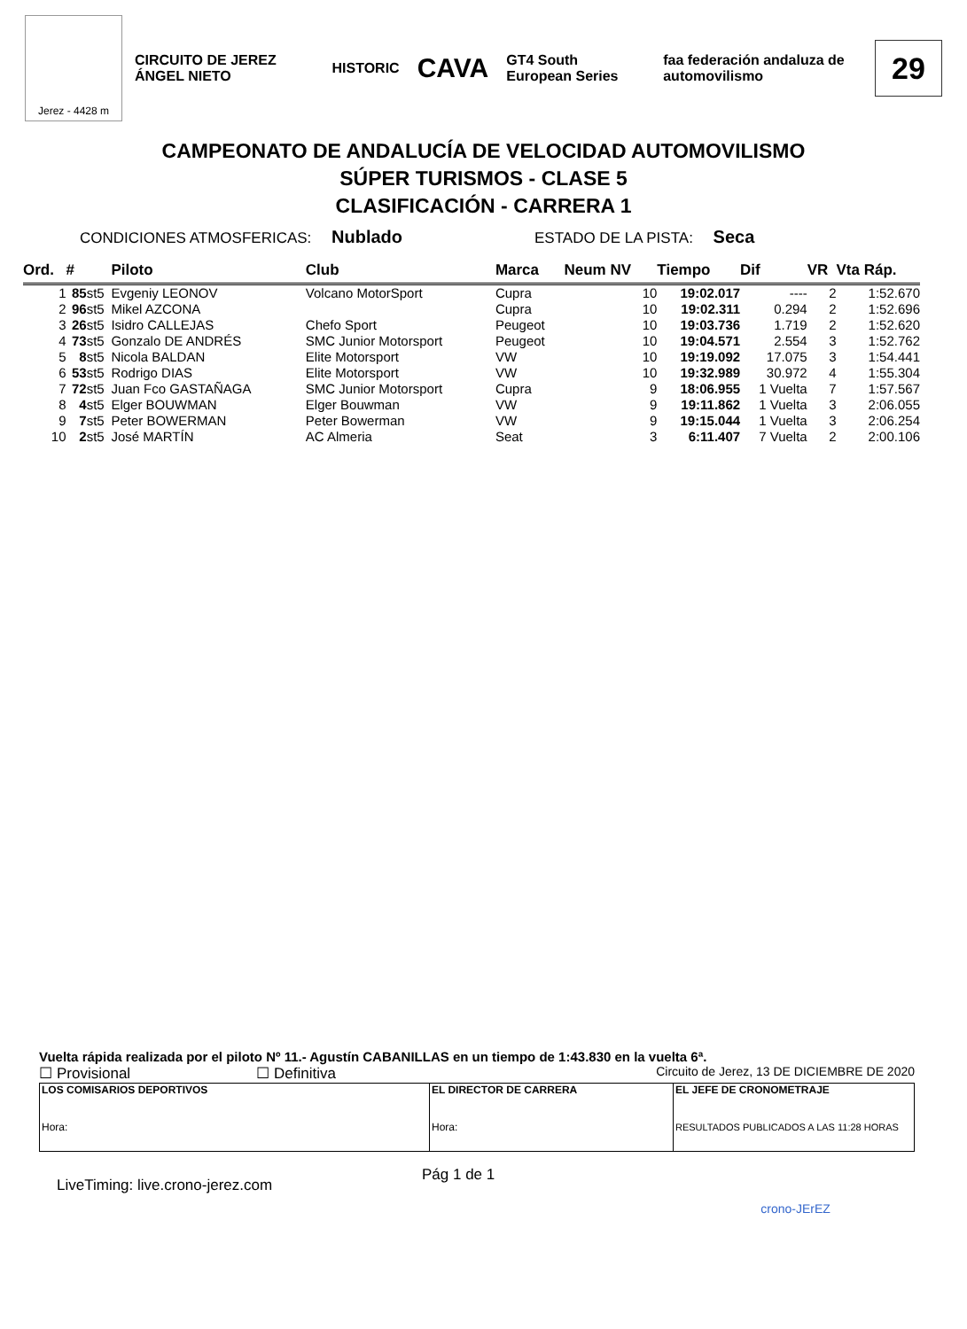Jerez - 4428 m
CIRCUITO DE JEREZ ÁNGEL NIETO HISTORIC CAVA GT4 South European Series faa federación andaluza de automovilismo
29
CAMPEONATO DE ANDALUCÍA DE VELOCIDAD AUTOMOVILISMO
SÚPER TURISMOS - CLASE 5
CLASIFICACIÓN - CARRERA 1
CONDICIONES ATMOSFERICAS: Nublado ESTADO DE LA PISTA: Seca
| Ord. | # | | Piloto | Club | Marca | Neum NV | Tiempo | Dif | VR | Vta Ráp. |
| --- | --- | --- | --- | --- | --- | --- | --- | --- | --- | --- |
| 1 | 85 | st5 | Evgeniy LEONOV | Volcano MotorSport | Cupra | 10 | 19:02.017 | ---- | 2 | 1:52.670 |
| 2 | 96 | st5 | Mikel AZCONA | | Cupra | 10 | 19:02.311 | 0.294 | 2 | 1:52.696 |
| 3 | 26 | st5 | Isidro CALLEJAS | Chefo Sport | Peugeot | 10 | 19:03.736 | 1.719 | 2 | 1:52.620 |
| 4 | 73 | st5 | Gonzalo DE ANDRÉS | SMC Junior Motorsport | Peugeot | 10 | 19:04.571 | 2.554 | 3 | 1:52.762 |
| 5 | 8 | st5 | Nicola BALDAN | Elite Motorsport | VW | 10 | 19:19.092 | 17.075 | 3 | 1:54.441 |
| 6 | 53 | st5 | Rodrigo DIAS | Elite Motorsport | VW | 10 | 19:32.989 | 30.972 | 4 | 1:55.304 |
| 7 | 72 | st5 | Juan Fco GASTAÑAGA | SMC Junior Motorsport | Cupra | 9 | 18:06.955 | 1 Vuelta | 7 | 1:57.567 |
| 8 | 4 | st5 | Elger BOUWMAN | Elger Bouwman | VW | 9 | 19:11.862 | 1 Vuelta | 3 | 2:06.055 |
| 9 | 7 | st5 | Peter BOWERMAN | Peter Bowerman | VW | 9 | 19:15.044 | 1 Vuelta | 3 | 2:06.254 |
| 10 | 2 | st5 | José MARTÍN | AC Almeria | Seat | 3 | 6:11.407 | 7 Vuelta | 2 | 2:00.106 |
Vuelta rápida realizada por el piloto Nº 11.- Agustín CABANILLAS en un tiempo de 1:43.830 en la vuelta 6ª.
☐ Provisional ☐ Definitiva Circuito de Jerez, 13 DE DICIEMBRE DE 2020
| LOS COMISARIOS DEPORTIVOS Hora: | EL DIRECTOR DE CARRERA Hora: | EL JEFE DE CRONOMETRAJE RESULTADOS PUBLICADOS A LAS 11:28 HORAS |
LiveTiming: live.crono-jerez.com Pág 1 de 1 crono-JErEZ